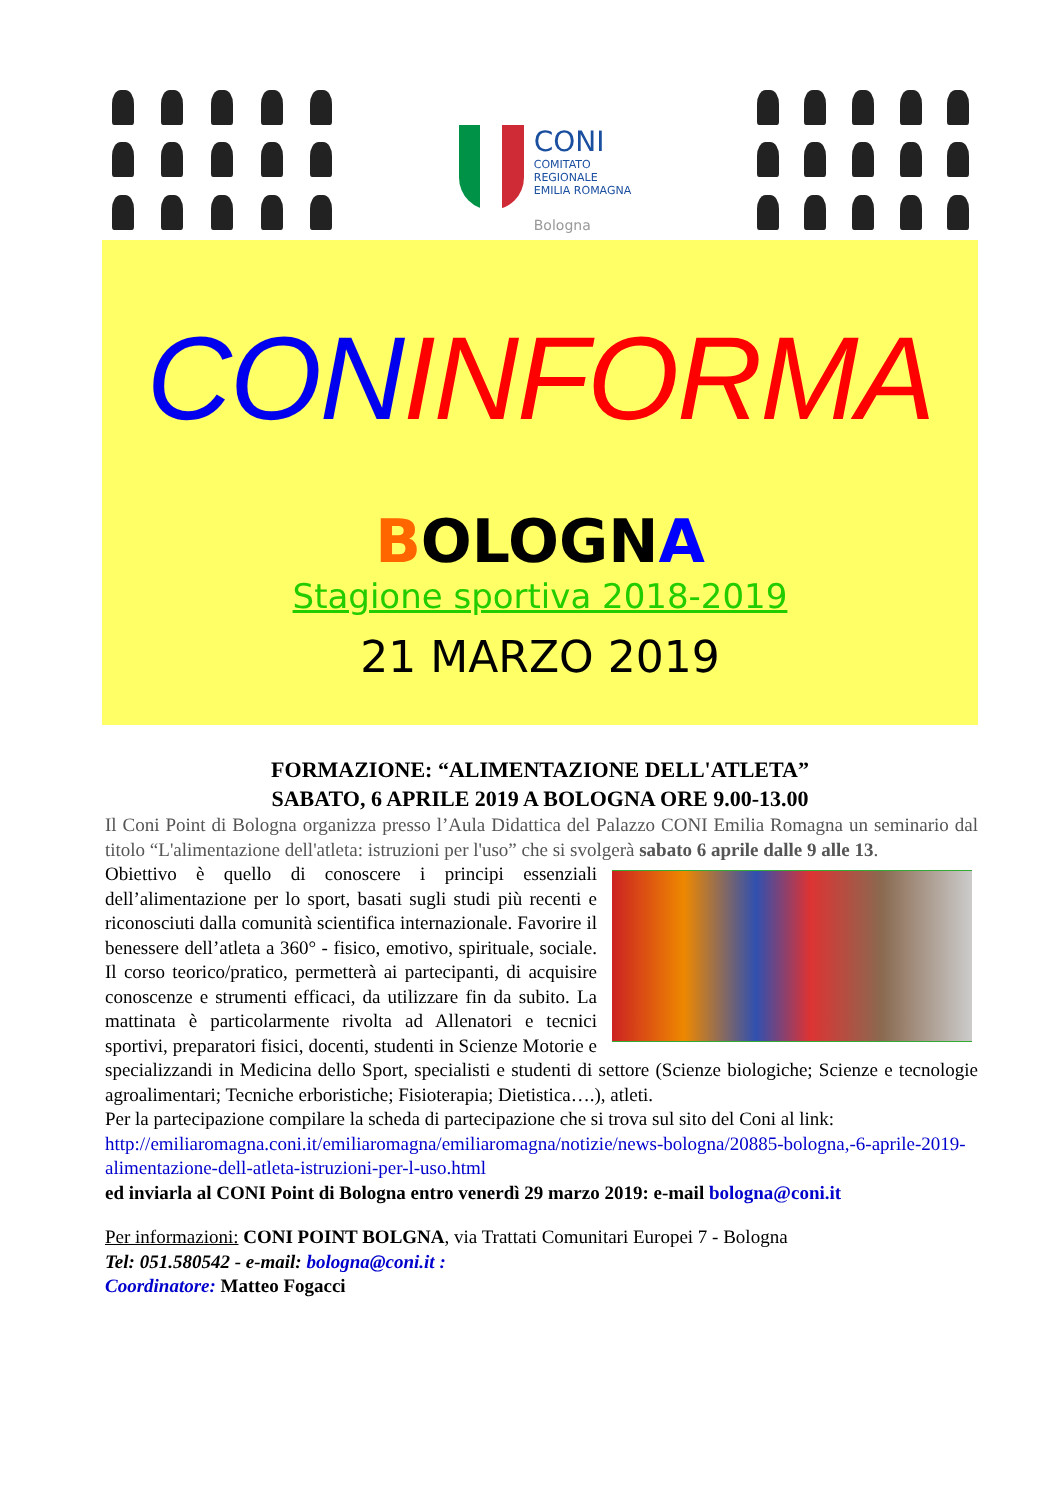CONI
COMITATO
REGIONALE
EMILIA ROMAGNA
Bologna
CON INFORMA
BOLOGNA
Stagione sportiva 2018-2019
21 MARZO 2019
FORMAZIONE: “ALIMENTAZIONE DELL'ATLETA”
SABATO, 6 APRILE 2019 A BOLOGNA ORE 9.00-13.00
Il Coni Point di Bologna organizza presso l’Aula Didattica del Palazzo CONI Emilia Romagna un seminario dal titolo “L'alimentazione dell'atleta: istruzioni per l'uso” che si svolgerà sabato 6 aprile dalle 9 alle 13.
Obiettivo è quello di conoscere i principi essenziali dell’alimentazione per lo sport, basati sugli studi più recenti e riconosciuti dalla comunità scientifica internazionale. Favorire il benessere dell’atleta a 360° - fisico, emotivo, spirituale, sociale. Il corso teorico/pratico, permetterà ai partecipanti, di acquisire conoscenze e strumenti efficaci, da utilizzare fin da subito. La mattinata è particolarmente rivolta ad Allenatori e tecnici sportivi, preparatori fisici, docenti, studenti in Scienze Motorie e specializzandi in Medicina dello Sport, specialisti e studenti di settore (Scienze biologiche; Scienze e tecnologie agroalimentari; Tecniche erboristiche; Fisioterapia; Dietistica….), atleti.
Per la partecipazione compilare la scheda di partecipazione che si trova sul sito del Coni al link: http://emiliaromagna.coni.it/emiliaromagna/emiliaromagna/notizie/news-bologna/20885-bologna,-6-aprile-2019-alimentazione-dell-atleta-istruzioni-per-l-uso.html
ed inviarla al CONI Point di Bologna entro venerdì 29 marzo 2019: e-mail bologna@coni.it
Per informazioni: CONI POINT BOLGNA, via Trattati Comunitari Europei 7 - Bologna
Tel: 051.580542 - e-mail: bologna@coni.it :
Coordinatore: Matteo Fogacci